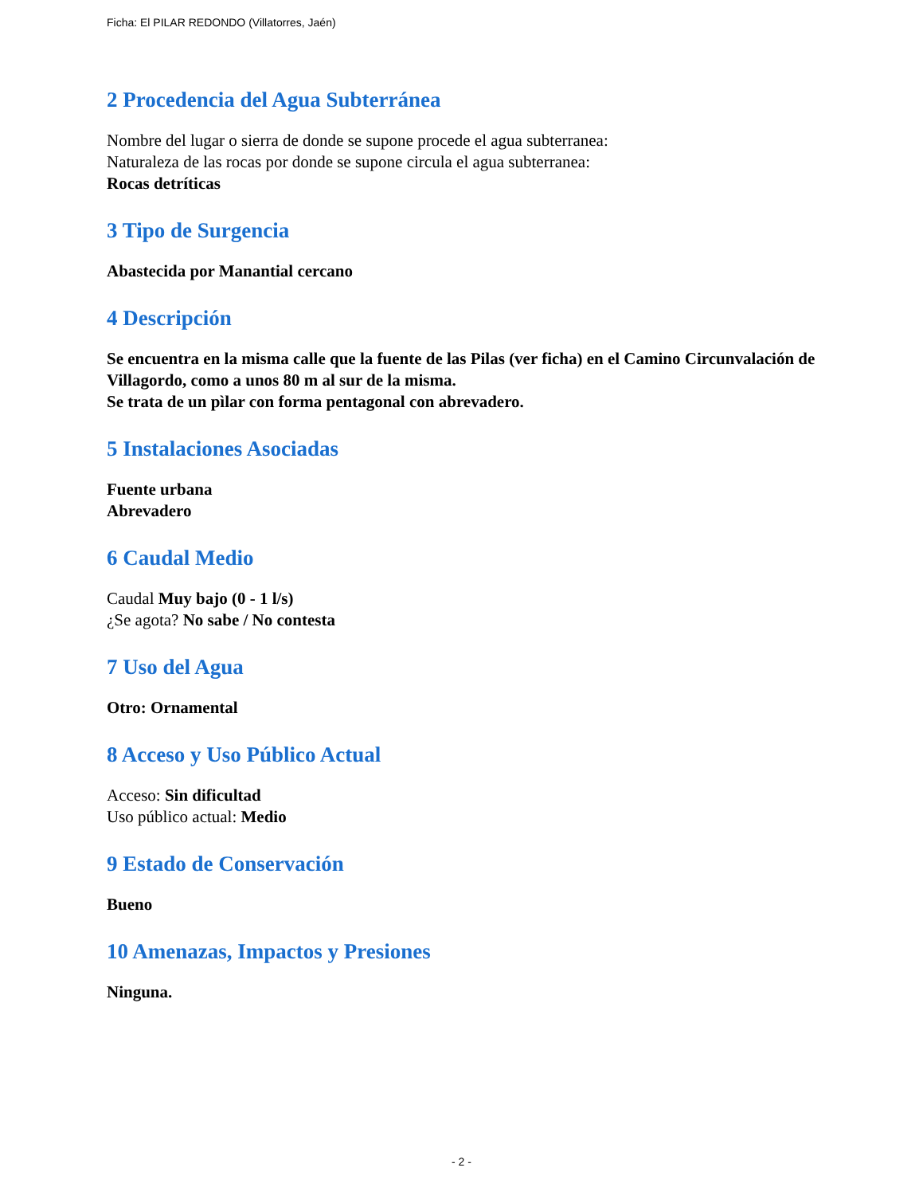Ficha: El PILAR REDONDO (Villatorres, Jaén)
2 Procedencia del Agua Subterránea
Nombre del lugar o sierra de donde se supone procede el agua subterranea:
Naturaleza de las rocas por donde se supone circula el agua subterranea:
Rocas detríticas
3 Tipo de Surgencia
Abastecida por Manantial cercano
4 Descripción
Se encuentra en la misma calle que la fuente de las Pilas (ver ficha) en el Camino Circunvalación de Villagordo, como a unos 80 m al sur de la misma.
Se trata de un pìlar con forma pentagonal con abrevadero.
5 Instalaciones Asociadas
Fuente urbana
Abrevadero
6 Caudal Medio
Caudal Muy bajo (0 - 1 l/s)
¿Se agota? No sabe / No contesta
7 Uso del Agua
Otro: Ornamental
8 Acceso y Uso Público Actual
Acceso: Sin dificultad
Uso público actual: Medio
9 Estado de Conservación
Bueno
10 Amenazas, Impactos y Presiones
Ninguna.
- 2 -